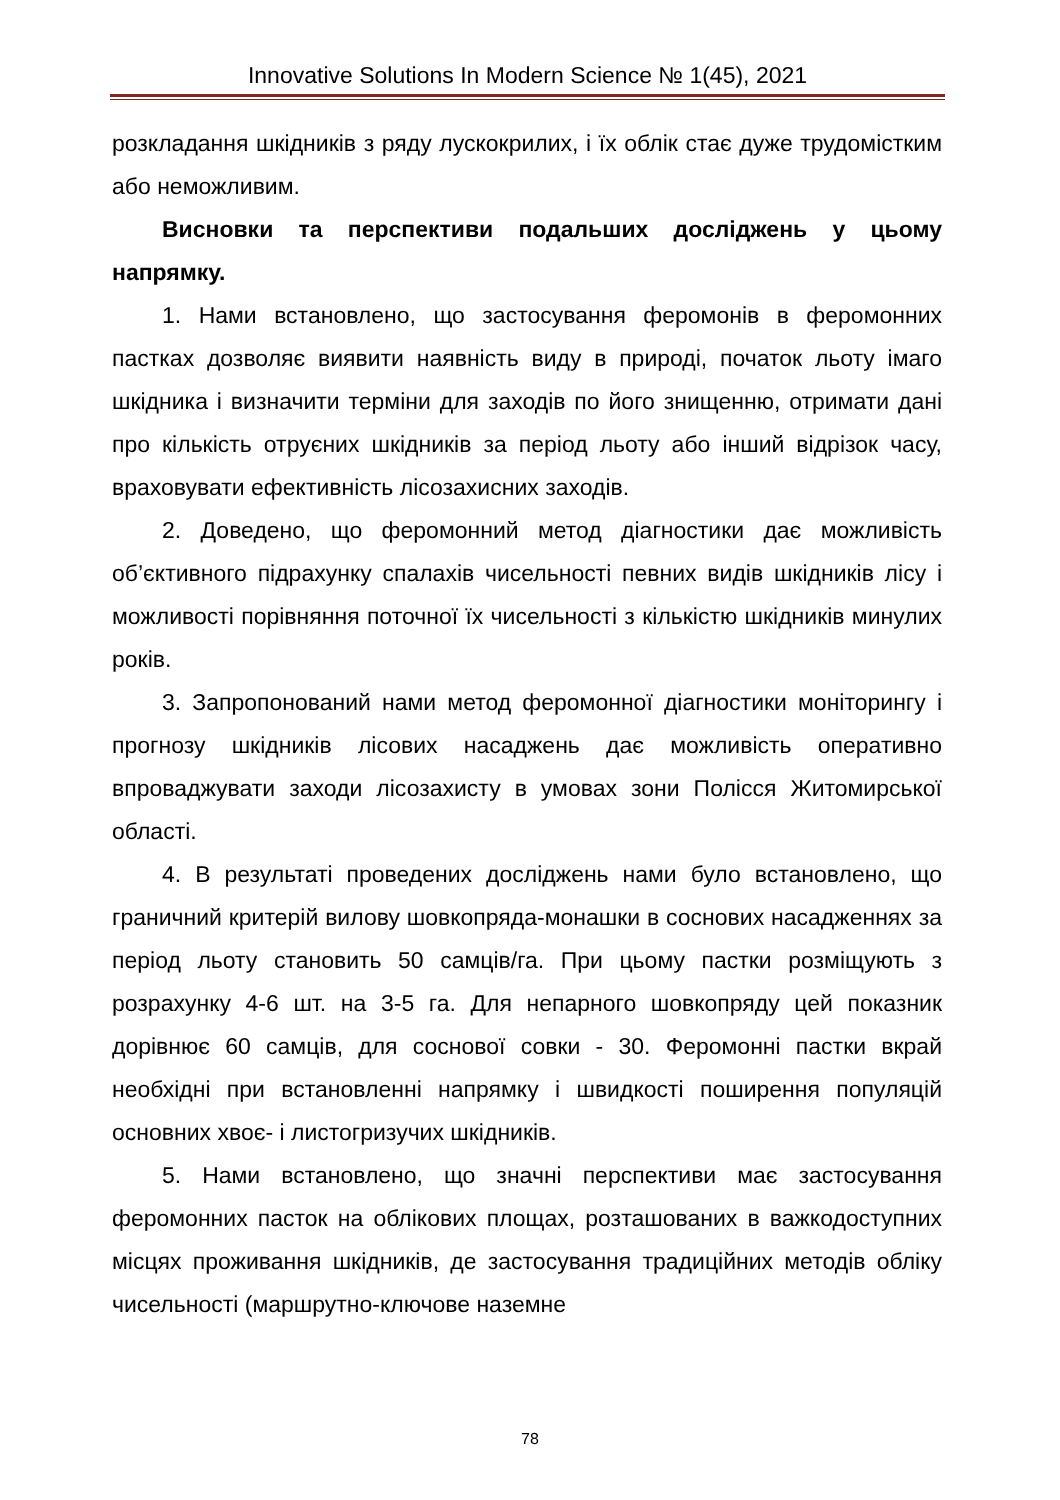Innovative Solutions In Modern Science № 1(45), 2021
розкладання шкідників з ряду лускокрилих, і їх облік стає дуже трудомістким або неможливим.
Висновки та перспективи подальших досліджень у цьому напрямку.
1. Нами встановлено, що застосування феромонів в феромонних пастках дозволяє виявити наявність виду в природі, початок льоту імаго шкідника і визначити терміни для заходів по його знищенню, отримати дані про кількість отруєних шкідників за період льоту або інший відрізок часу, враховувати ефективність лісозахисних заходів.
2. Доведено, що феромонний метод діагностики дає можливість об’єктивного підрахунку спалахів чисельності певних видів шкідників лісу і можливості порівняння поточної їх чисельності з кількістю шкідників минулих років.
3. Запропонований нами метод феромонної діагностики моніторингу і прогнозу шкідників лісових насаджень дає можливість оперативно впроваджувати заходи лісозахисту в умовах зони Полісся Житомирської області.
4. В результаті проведених досліджень нами було встановлено, що граничний критерій вилову шовкопряда-монашки в соснових насадженнях за період льоту становить 50 самців/га. При цьому пастки розміщують з розрахунку 4-6 шт. на 3-5 га. Для непарного шовкопряду цей показник дорівнює 60 самців, для соснової совки - 30. Феромонні пастки вкрай необхідні при встановленні напрямку і швидкості поширення популяцій основних хвоє- і листогризучих шкідників.
5. Нами встановлено, що значні перспективи має застосування феромонних пасток на облікових площах, розташованих в важкодоступних місцях проживання шкідників, де застосування традиційних методів обліку чисельності (маршрутно-ключове наземне
78